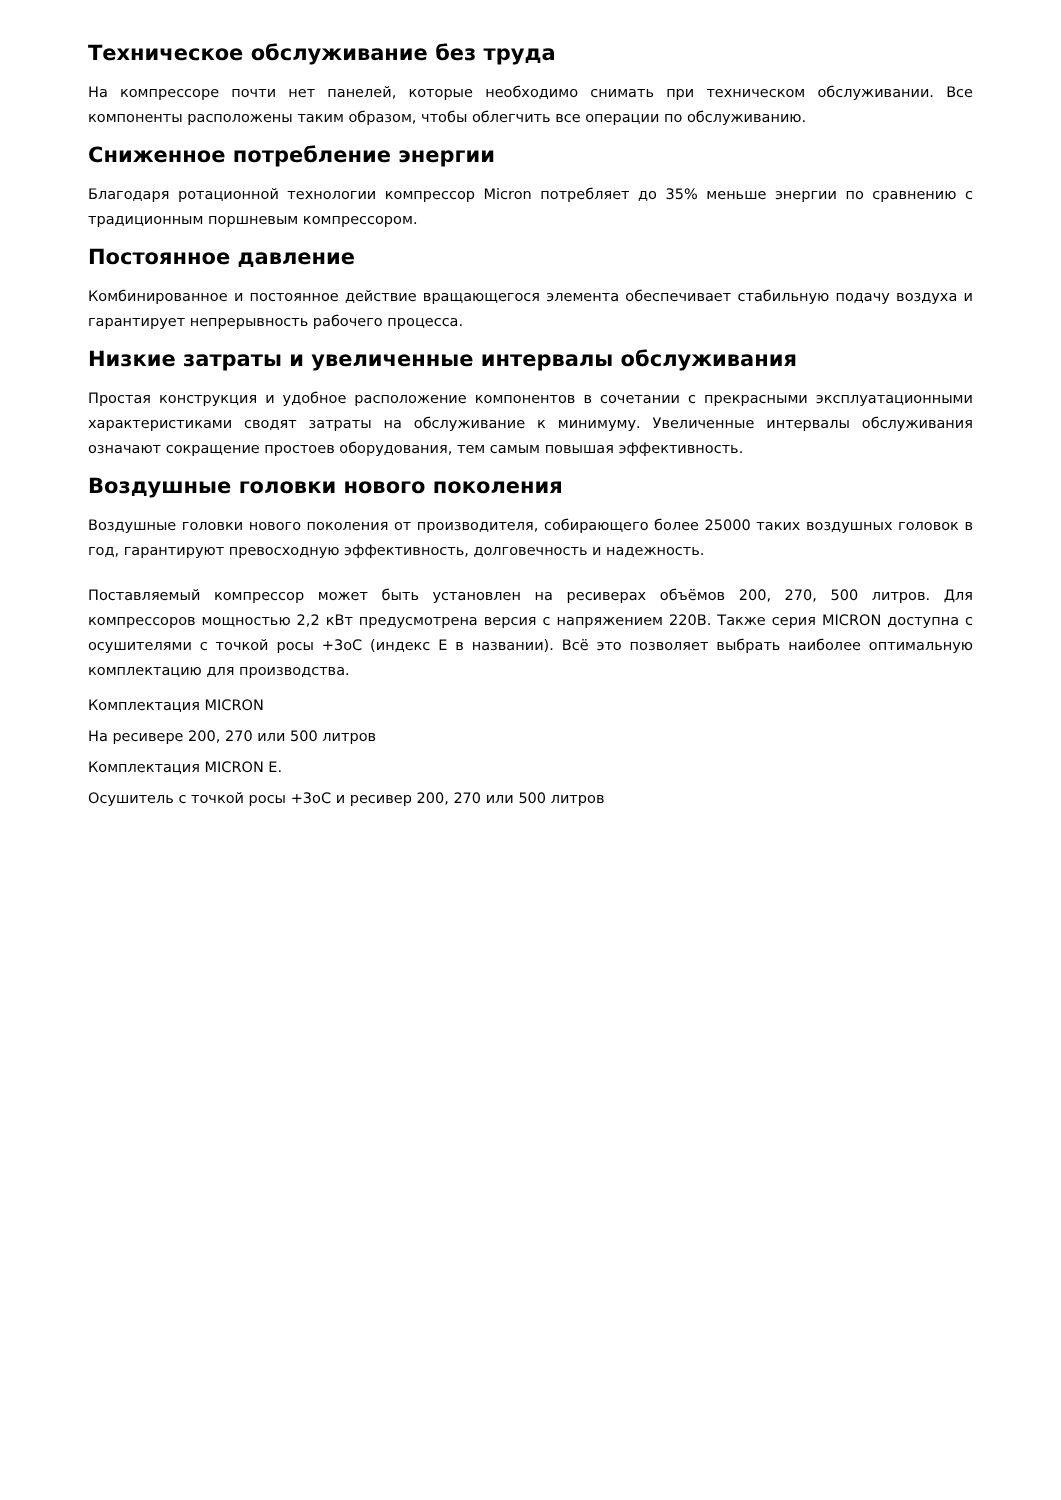Техническое обслуживание без труда
На компрессоре почти нет панелей, которые необходимо снимать при техническом обслуживании. Все компоненты расположены таким образом, чтобы облегчить все операции по обслуживанию.
Сниженное потребление энергии
Благодаря ротационной технологии компрессор Micron потребляет до 35% меньше энергии по сравнению с традиционным поршневым компрессором.
Постоянное давление
Комбинированное и постоянное действие вращающегося элемента обеспечивает стабильную подачу воздуха и гарантирует непрерывность рабочего процесса.
Низкие затраты и увеличенные интервалы обслуживания
Простая конструкция и удобное расположение компонентов в сочетании с прекрасными эксплуатационными характеристиками сводят затраты на обслуживание к минимуму. Увеличенные интервалы обслуживания означают сокращение простоев оборудования, тем самым повышая эффективность.
Воздушные головки нового поколения
Воздушные головки нового поколения от производителя, собирающего более 25000 таких воздушных головок в год, гарантируют превосходную эффективность, долговечность и надежность.
Поставляемый компрессор может быть установлен на ресиверах объёмов 200, 270, 500 литров. Для компрессоров мощностью 2,2 кВт предусмотрена версия с напряжением 220В. Также серия MICRON доступна с осушителями с точкой росы +3оС (индекс Е в названии). Всё это позволяет выбрать наиболее оптимальную комплектацию для производства.
Комплектация MICRON
На ресивере 200, 270 или 500 литров
Комплектация MICRON E.
Осушитель с точкой росы +3оС и ресивер 200, 270 или 500 литров